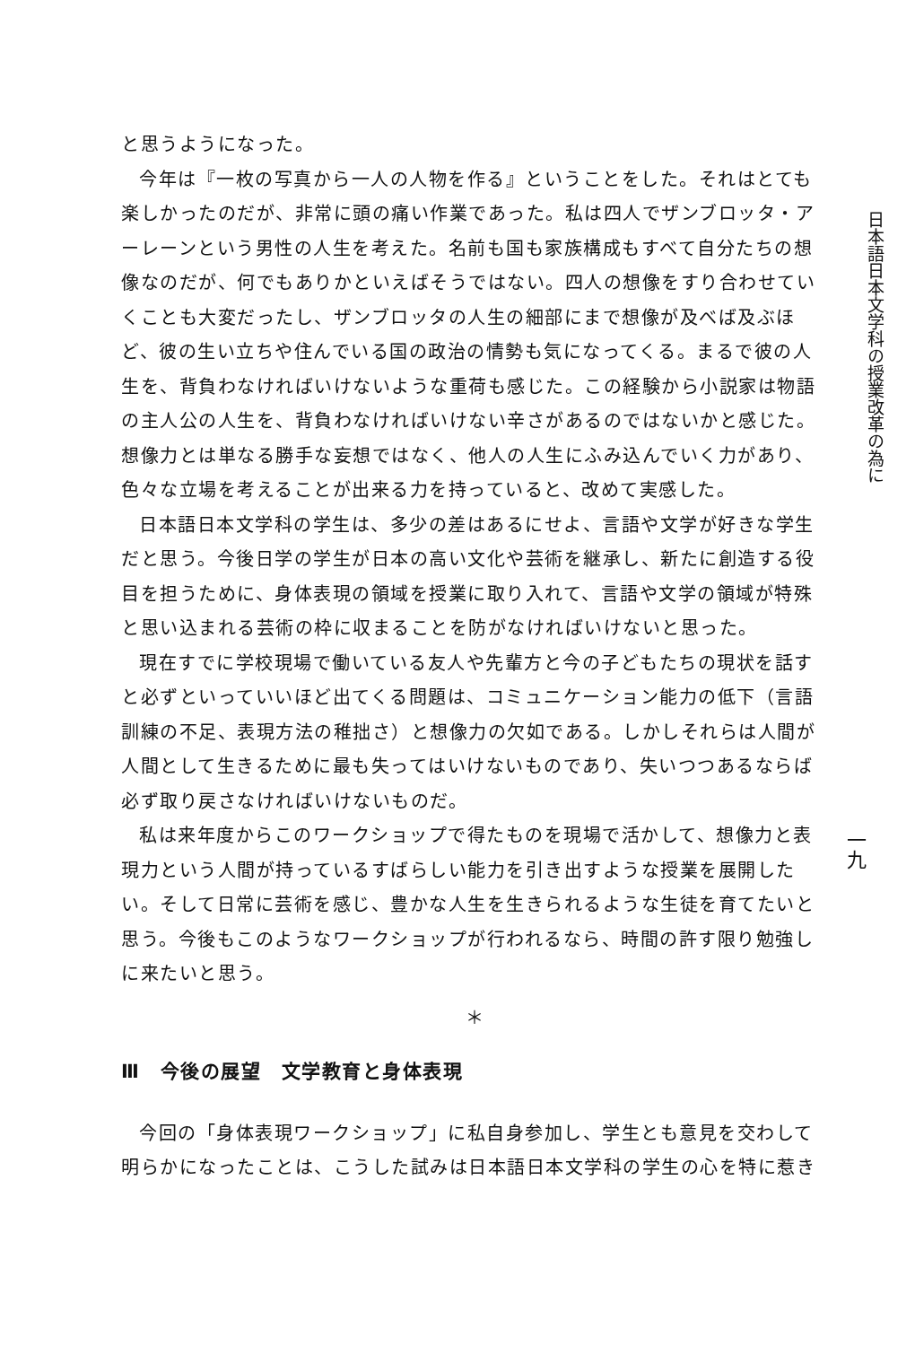と思うようになった。
今年は『一枚の写真から一人の人物を作る』ということをした。それはとても楽しかったのだが、非常に頭の痛い作業であった。私は四人でザンブロッタ・アーレーンという男性の人生を考えた。名前も国も家族構成もすべて自分たちの想像なのだが、何でもありかといえばそうではない。四人の想像をすり合わせていくことも大変だったし、ザンブロッタの人生の細部にまで想像が及べば及ぶほど、彼の生い立ちや住んでいる国の政治の情勢も気になってくる。まるで彼の人生を、背負わなければいけないような重荷も感じた。この経験から小説家は物語の主人公の人生を、背負わなければいけない辛さがあるのではないかと感じた。想像力とは単なる勝手な妄想ではなく、他人の人生にふみ込んでいく力があり、色々な立場を考えることが出来る力を持っていると、改めて実感した。
日本語日本文学科の学生は、多少の差はあるにせよ、言語や文学が好きな学生だと思う。今後日学の学生が日本の高い文化や芸術を継承し、新たに創造する役目を担うために、身体表現の領域を授業に取り入れて、言語や文学の領域が特殊と思い込まれる芸術の枠に収まることを防がなければいけないと思った。
現在すでに学校現場で働いている友人や先輩方と今の子どもたちの現状を話すと必ずといっていいほど出てくる問題は、コミュニケーション能力の低下（言語訓練の不足、表現方法の稚拙さ）と想像力の欠如である。しかしそれらは人間が人間として生きるために最も失ってはいけないものであり、失いつつあるならば必ず取り戻さなければいけないものだ。
私は来年度からこのワークショップで得たものを現場で活かして、想像力と表現力という人間が持っているすばらしい能力を引き出すような授業を展開したい。そして日常に芸術を感じ、豊かな人生を生きられるような生徒を育てたいと思う。今後もこのようなワークショップが行われるなら、時間の許す限り勉強しに来たいと思う。
＊
Ⅲ　今後の展望　文学教育と身体表現
今回の「身体表現ワークショップ」に私自身参加し、学生とも意見を交わして明らかになったことは、こうした試みは日本語日本文学科の学生の心を特に惹き
日本語日本文学科の授業改革の為に
一九